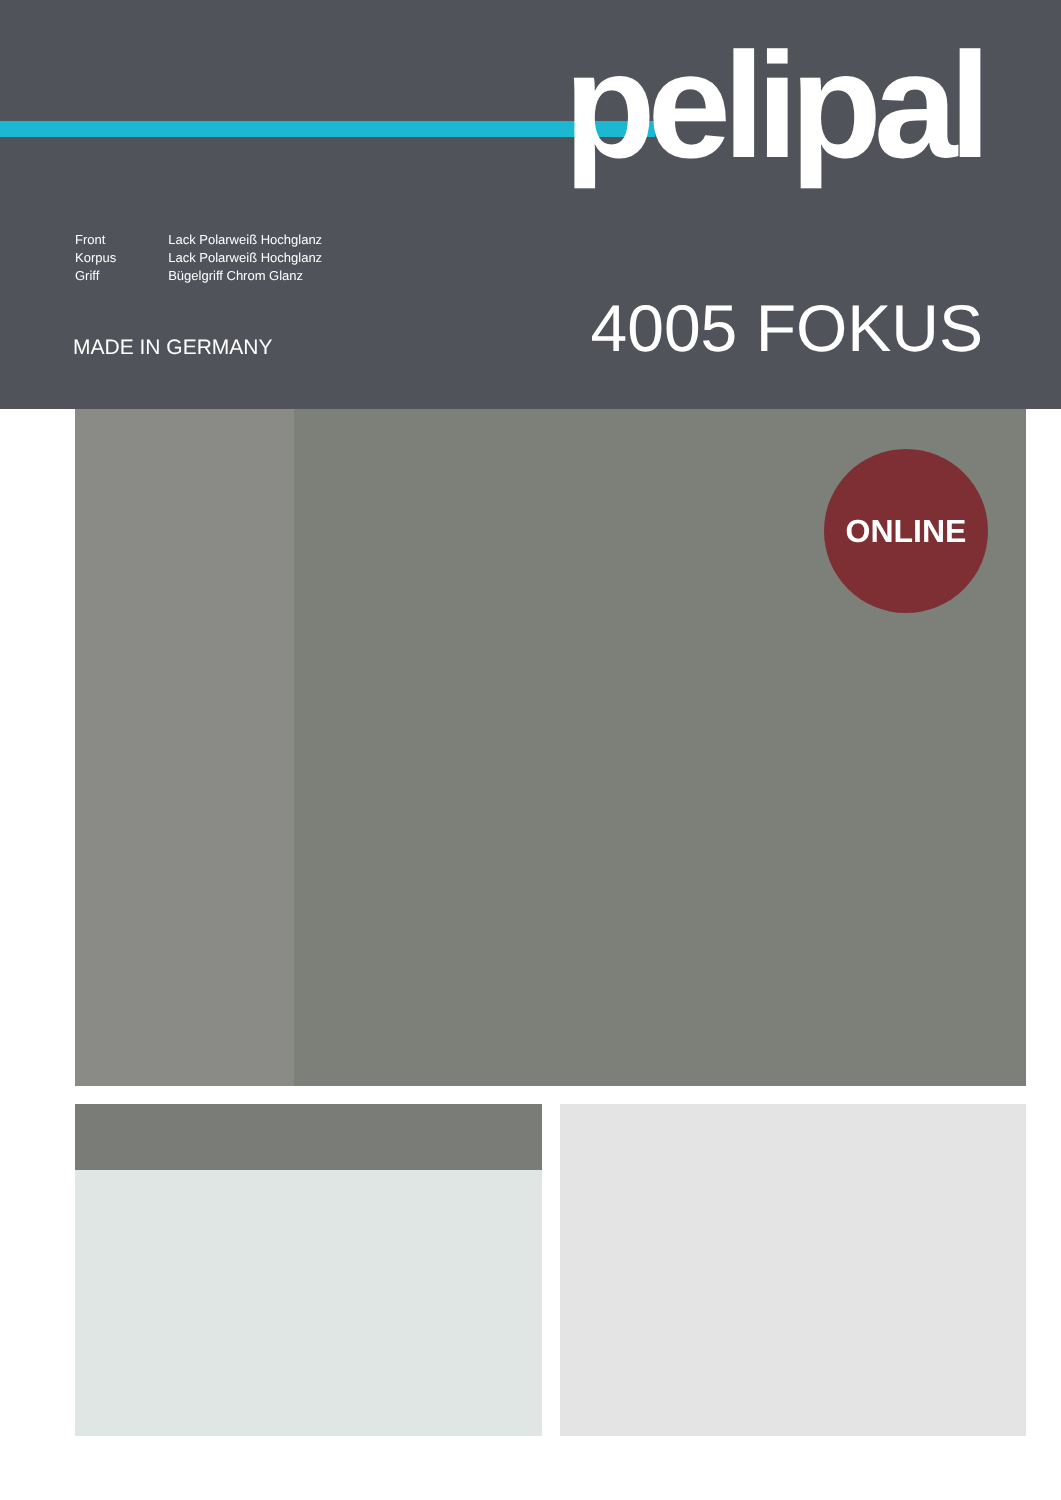pelipal
| Front | Lack Polarweiß Hochglanz |
| Korpus | Lack Polarweiß Hochglanz |
| Griff | Bügelgriff Chrom Glanz |
MADE IN GERMANY 4005 FOKUS
ONLINE